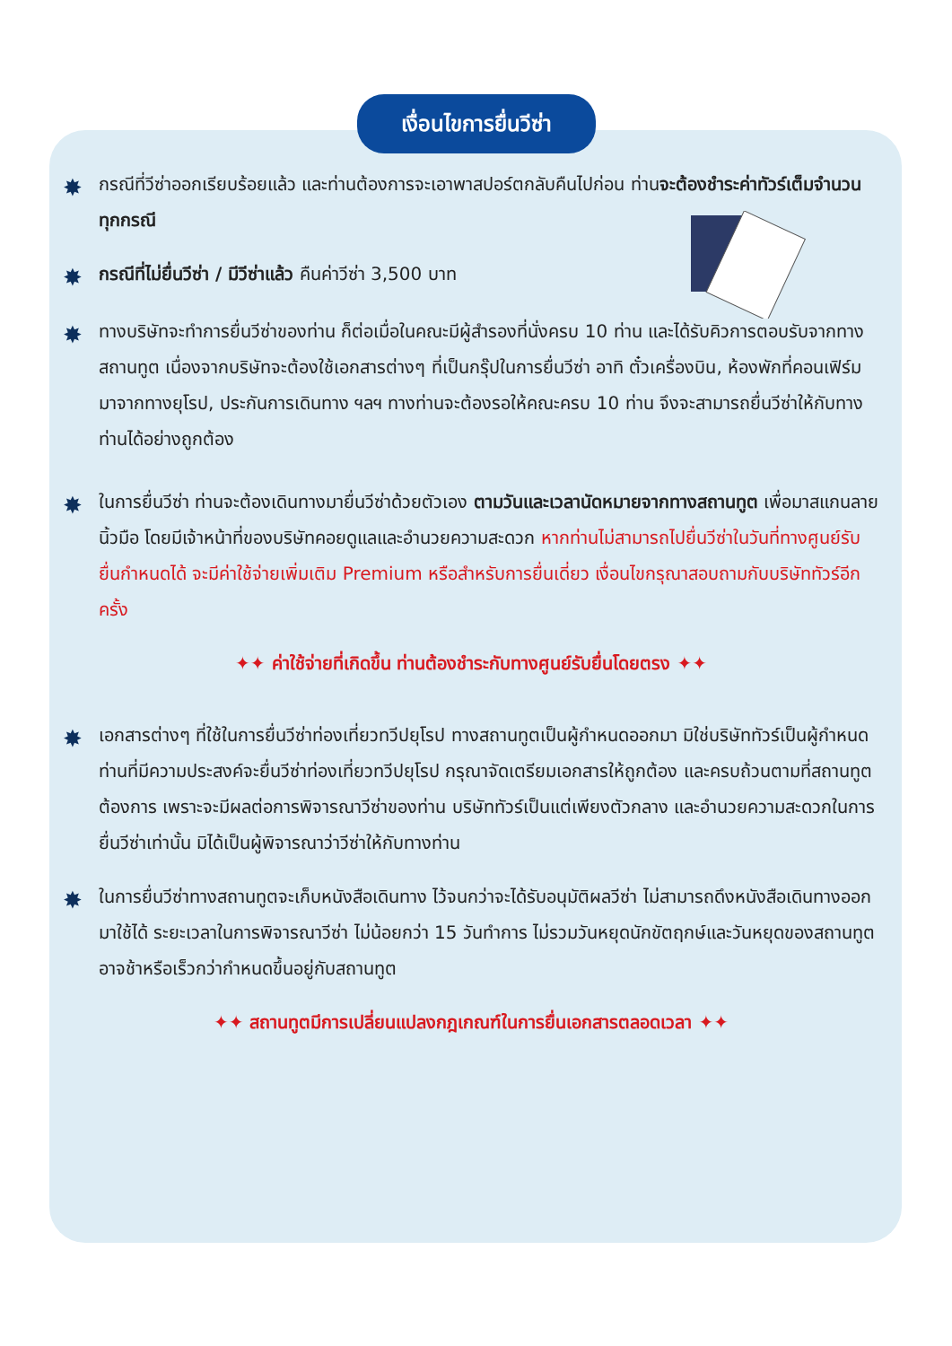เงื่อนไขการยื่นวีซ่า
✸
กรณีที่วีซ่าออกเรียบร้อยแล้ว และท่านต้องการจะเอาพาสปอร์ตกลับคืนไปก่อน ท่านจะต้องชำระค่าทัวร์เต็มจำนวนทุกกรณี
✸
กรณีที่ไม่ยื่นวีซ่า / มีวีซ่าแล้ว คืนค่าวีซ่า 3,500 บาท
✸
ทางบริษัทจะทำการยื่นวีซ่าของท่าน ก็ต่อเมื่อในคณะมีผู้สำรองที่นั่งครบ 10 ท่าน และได้รับคิวการตอบรับจากทางสถานทูต เนื่องจากบริษัทจะต้องใช้เอกสารต่างๆ ที่เป็นกรุ๊ปในการยื่นวีซ่า อาทิ ตั๋วเครื่องบิน, ห้องพักที่คอนเฟิร์มมาจากทางยุโรป, ประกันการเดินทาง ฯลฯ ทางท่านจะต้องรอให้คณะครบ 10 ท่าน จึงจะสามารถยื่นวีซ่าให้กับทางท่านได้อย่างถูกต้อง
✸
ในการยื่นวีซ่า ท่านจะต้องเดินทางมายื่นวีซ่าด้วยตัวเอง ตามวันและเวลานัดหมายจากทางสถานทูต เพื่อมาสแกนลายนิ้วมือ โดยมีเจ้าหน้าที่ของบริษัทคอยดูแลและอำนวยความสะดวก หากท่านไม่สามารถไปยื่นวีซ่าในวันที่ทางศูนย์รับยื่นกำหนดได้ จะมีค่าใช้จ่ายเพิ่มเติม Premium หรือสำหรับการยื่นเดี่ยว เงื่อนไขกรุณาสอบถามกับบริษัททัวร์อีกครั้ง
✦✦ ค่าใช้จ่ายที่เกิดขึ้น ท่านต้องชำระกับทางศูนย์รับยื่นโดยตรง ✦✦
✸
เอกสารต่างๆ ที่ใช้ในการยื่นวีซ่าท่องเที่ยวทวีปยุโรป ทางสถานทูตเป็นผู้กำหนดออกมา มิใช่บริษัททัวร์เป็นผู้กำหนด ท่านที่มีความประสงค์จะยื่นวีซ่าท่องเที่ยวทวีปยุโรป กรุณาจัดเตรียมเอกสารให้ถูกต้อง และครบถ้วนตามที่สถานทูตต้องการ เพราะจะมีผลต่อการพิจารณาวีซ่าของท่าน บริษัททัวร์เป็นแต่เพียงตัวกลาง และอำนวยความสะดวกในการยื่นวีซ่าเท่านั้น มิได้เป็นผู้พิจารณาว่าวีซ่าให้กับทางท่าน
✸
ในการยื่นวีซ่าทางสถานทูตจะเก็บหนังสือเดินทาง ไว้จนกว่าจะได้รับอนุมัติผลวีซ่า ไม่สามารถดึงหนังสือเดินทางออกมาใช้ได้ ระยะเวลาในการพิจารณาวีซ่า ไม่น้อยกว่า 15 วันทำการ ไม่รวมวันหยุดนักขัตฤกษ์และวันหยุดของสถานทูตอาจช้าหรือเร็วกว่ากำหนดขึ้นอยู่กับสถานทูต
✦✦ สถานทูตมีการเปลี่ยนแปลงกฎเกณฑ์ในการยื่นเอกสารตลอดเวลา ✦✦